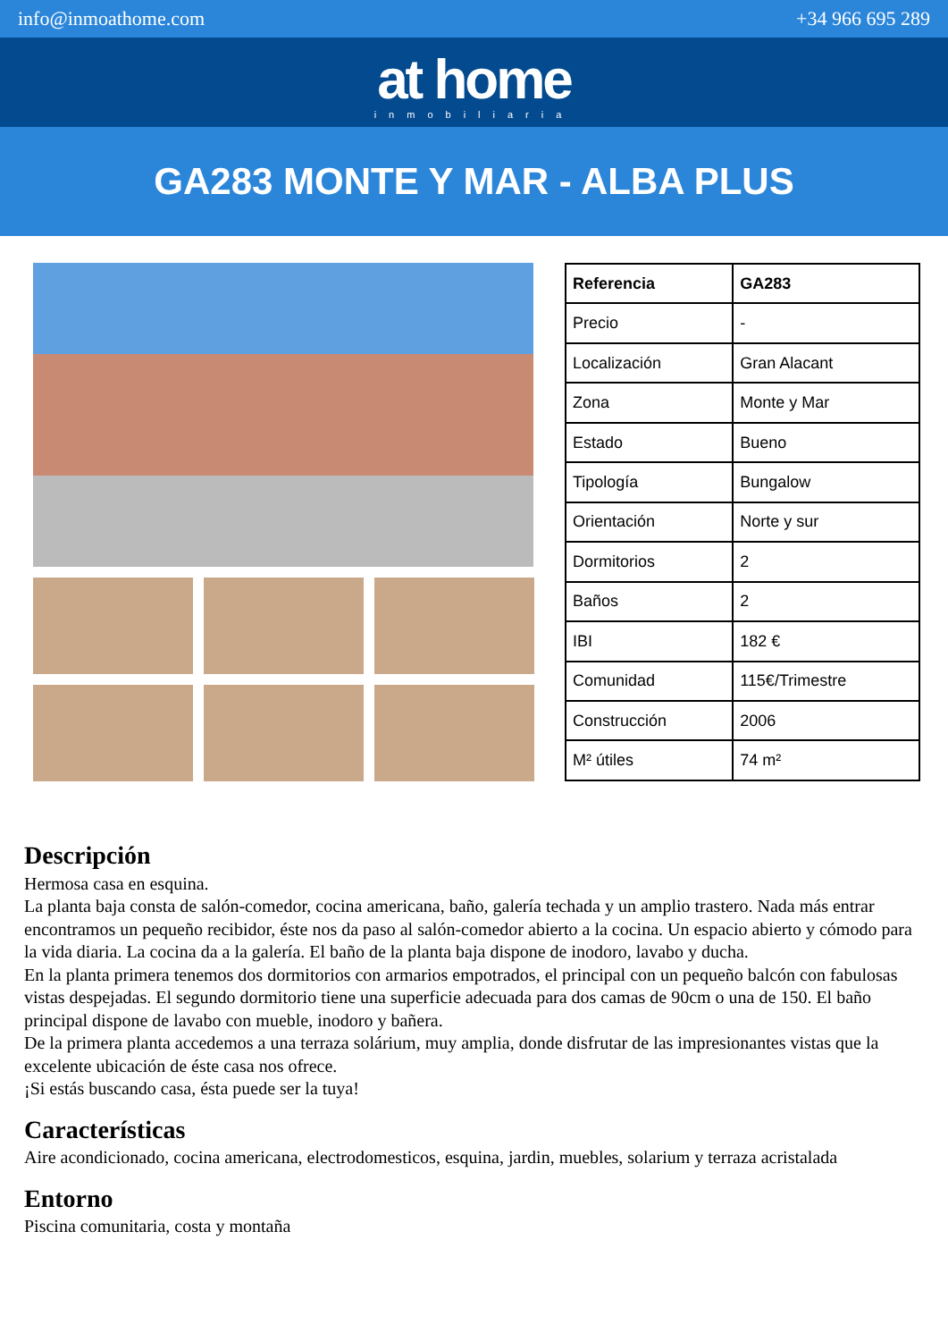info@inmoathome.com +34 966 695 289
at home
inmobiliaria
GA283 MONTE Y MAR - ALBA PLUS
| Referencia | GA283 |
| --- | --- |
| Precio | - |
| Localización | Gran Alacant |
| Zona | Monte y Mar |
| Estado | Bueno |
| Tipología | Bungalow |
| Orientación | Norte y sur |
| Dormitorios | 2 |
| Baños | 2 |
| IBI | 182 € |
| Comunidad | 115€/Trimestre |
| Construcción | 2006 |
| M² útiles | 74 m² |
Descripción
Hermosa casa en esquina.
La planta baja consta de salón-comedor, cocina americana, baño, galería techada y un amplio trastero. Nada más entrar encontramos un pequeño recibidor, éste nos da paso al salón-comedor abierto a la cocina. Un espacio abierto y cómodo para la vida diaria. La cocina da a la galería. El baño de la planta baja dispone de inodoro, lavabo y ducha.
En la planta primera tenemos dos dormitorios con armarios empotrados, el principal con un pequeño balcón con fabulosas vistas despejadas. El segundo dormitorio tiene una superficie adecuada para dos camas de 90cm o una de 150. El baño principal dispone de lavabo con mueble, inodoro y bañera.
De la primera planta accedemos a una terraza solárium, muy amplia, donde disfrutar de las impresionantes vistas que la excelente ubicación de éste casa nos ofrece.
¡Si estás buscando casa, ésta puede ser la tuya!
Características
Aire acondicionado, cocina americana, electrodomesticos, esquina, jardin, muebles, solarium y terraza acristalada
Entorno
Piscina comunitaria, costa y montaña